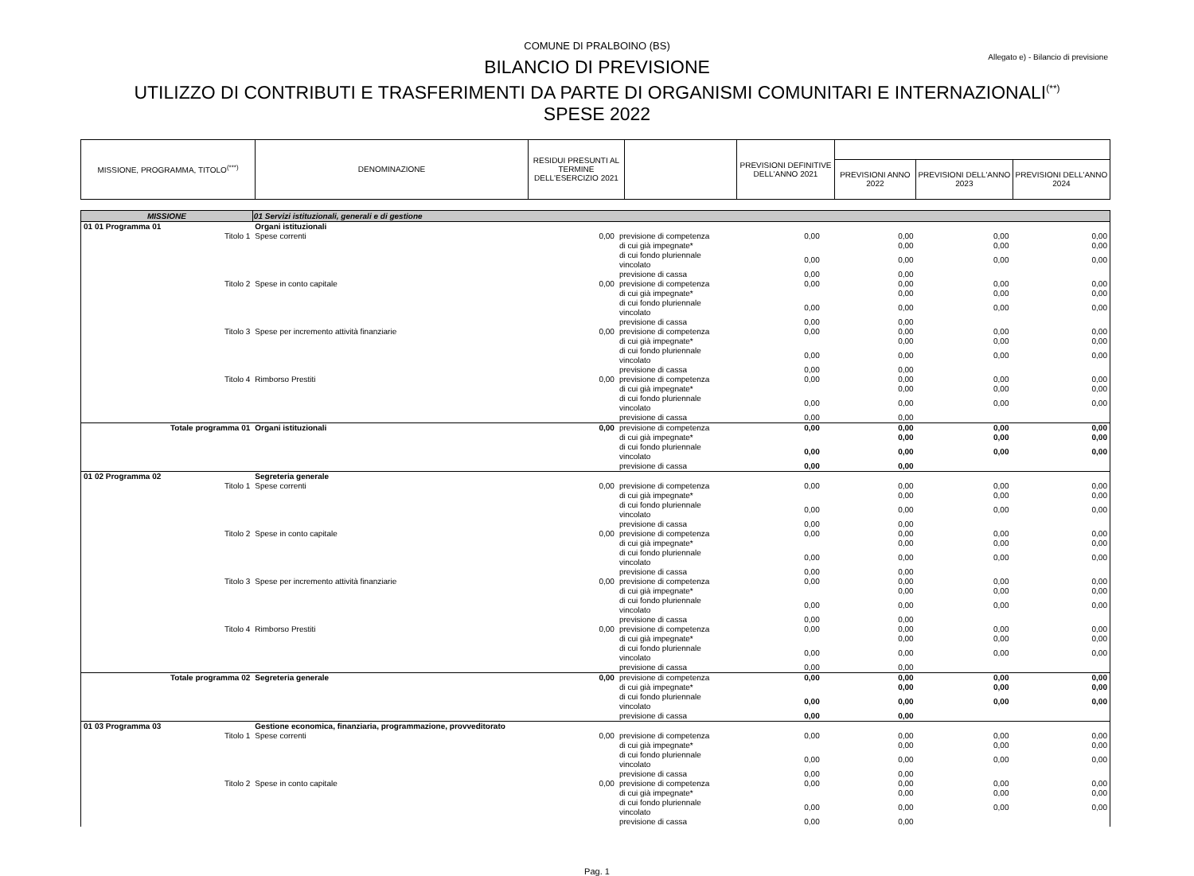COMUNE DI PRALBOINO (BS)
Allegato e) - Bilancio di previsione
BILANCIO DI PREVISIONE
UTILIZZO DI CONTRIBUTI E TRASFERIMENTI DA PARTE DI ORGANISMI COMUNITARI E INTERNAZIONALI<sup>(**)</sup>
SPESE 2022
| MISSIONE, PROGRAMMA, TITOLO<sup>(***)</sup> | DENOMINAZIONE | RESIDUI PRESUNTI AL TERMINE DELL'ESERCIZIO 2021 | | PREVISIONI DEFINITIVE DELL'ANNO 2021 | | | |
| | | | | | PREVISIONI ANNO 2022 | PREVISIONI DELL'ANNO 2023 | PREVISIONI DELL'ANNO 2024 |
| MISSIONE | 01 Servizi istituzionali, generali e di gestione | | | | | | |
| 01 01 Programma 01 | Organi istituzionali | | | | | | |
| Titolo 1 | Spese correnti | 0,00 | previsione di competenza | 0,00 | 0,00 | 0,00 | 0,00 |
| | | | di cui già impegnate* | | 0,00 | 0,00 | 0,00 |
| | | | di cui fondo pluriennale vincolato | 0,00 | 0,00 | 0,00 | 0,00 |
| | | | previsione di cassa | 0,00 | 0,00 | | |
| Titolo 2 | Spese in conto capitale | 0,00 | previsione di competenza | 0,00 | 0,00 | 0,00 | 0,00 |
| | | | di cui già impegnate* | | 0,00 | 0,00 | 0,00 |
| | | | di cui fondo pluriennale vincolato | 0,00 | 0,00 | 0,00 | 0,00 |
| | | | previsione di cassa | 0,00 | 0,00 | | |
| Titolo 3 | Spese per incremento attività finanziarie | 0,00 | previsione di competenza | 0,00 | 0,00 | 0,00 | 0,00 |
| | | | di cui già impegnate* | | 0,00 | 0,00 | 0,00 |
| | | | di cui fondo pluriennale vincolato | 0,00 | 0,00 | 0,00 | 0,00 |
| | | | previsione di cassa | 0,00 | 0,00 | | |
| Titolo 4 | Rimborso Prestiti | 0,00 | previsione di competenza | 0,00 | 0,00 | 0,00 | 0,00 |
| | | | di cui già impegnate* | | 0,00 | 0,00 | 0,00 |
| | | | di cui fondo pluriennale vincolato | 0,00 | 0,00 | 0,00 | 0,00 |
| | | | previsione di cassa | 0,00 | 0,00 | | |
| Totale programma 01 | Organi istituzionali | 0,00 | previsione di competenza | 0,00 | 0,00 | 0,00 | 0,00 |
| | | | di cui già impegnate* | | 0,00 | 0,00 | 0,00 |
| | | | di cui fondo pluriennale vincolato | 0,00 | 0,00 | 0,00 | 0,00 |
| | | | previsione di cassa | 0,00 | 0,00 | | |
| 01 02 Programma 02 | Segreteria generale | | | | | | |
| Titolo 1 | Spese correnti | 0,00 | previsione di competenza | 0,00 | 0,00 | 0,00 | 0,00 |
| | | | di cui già impegnate* | | 0,00 | 0,00 | 0,00 |
| | | | di cui fondo pluriennale vincolato | 0,00 | 0,00 | 0,00 | 0,00 |
| | | | previsione di cassa | 0,00 | 0,00 | | |
| Titolo 2 | Spese in conto capitale | 0,00 | previsione di competenza | 0,00 | 0,00 | 0,00 | 0,00 |
| | | | di cui già impegnate* | | 0,00 | 0,00 | 0,00 |
| | | | di cui fondo pluriennale vincolato | 0,00 | 0,00 | 0,00 | 0,00 |
| | | | previsione di cassa | 0,00 | 0,00 | | |
| Titolo 3 | Spese per incremento attività finanziarie | 0,00 | previsione di competenza | 0,00 | 0,00 | 0,00 | 0,00 |
| | | | di cui già impegnate* | | 0,00 | 0,00 | 0,00 |
| | | | di cui fondo pluriennale vincolato | 0,00 | 0,00 | 0,00 | 0,00 |
| | | | previsione di cassa | 0,00 | 0,00 | | |
| Titolo 4 | Rimborso Prestiti | 0,00 | previsione di competenza | 0,00 | 0,00 | 0,00 | 0,00 |
| | | | di cui già impegnate* | | 0,00 | 0,00 | 0,00 |
| | | | di cui fondo pluriennale vincolato | 0,00 | 0,00 | 0,00 | 0,00 |
| | | | previsione di cassa | 0,00 | 0,00 | | |
| Totale programma 02 | Segreteria generale | 0,00 | previsione di competenza | 0,00 | 0,00 | 0,00 | 0,00 |
| | | | di cui già impegnate* | | 0,00 | 0,00 | 0,00 |
| | | | di cui fondo pluriennale vincolato | 0,00 | 0,00 | 0,00 | 0,00 |
| | | | previsione di cassa | 0,00 | 0,00 | | |
| 01 03 Programma 03 | Gestione economica, finanziaria, programmazione, provveditorato | | | | | | |
| Titolo 1 | Spese correnti | 0,00 | previsione di competenza | 0,00 | 0,00 | 0,00 | 0,00 |
| | | | di cui già impegnate* | | 0,00 | 0,00 | 0,00 |
| | | | di cui fondo pluriennale vincolato | 0,00 | 0,00 | 0,00 | 0,00 |
| | | | previsione di cassa | 0,00 | 0,00 | | |
| Titolo 2 | Spese in conto capitale | 0,00 | previsione di competenza | 0,00 | 0,00 | 0,00 | 0,00 |
| | | | di cui già impegnate* | | 0,00 | 0,00 | 0,00 |
| | | | di cui fondo pluriennale vincolato | 0,00 | 0,00 | 0,00 | 0,00 |
| | | | previsione di cassa | 0,00 | 0,00 | | |
Pag. 1